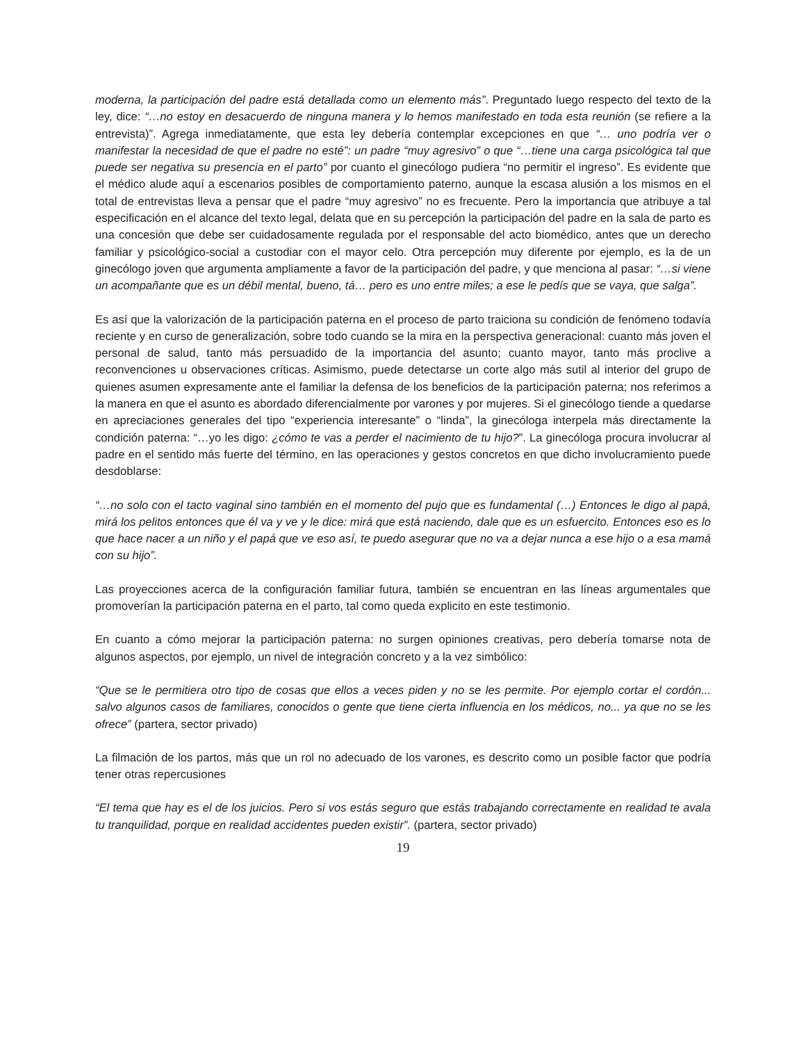moderna, la participación del padre está detallada como un elemento más”. Preguntado luego respecto del texto de la ley, dice: “…no estoy en desacuerdo de ninguna manera y lo hemos manifestado en toda esta reunión (se refiere a la entrevista)”. Agrega inmediatamente, que esta ley debería contemplar excepciones en que “… uno podría ver o manifestar la necesidad de que el padre no esté”: un padre “muy agresivo” o que “…tiene una carga psicológica tal que puede ser negativa su presencia en el parto” por cuanto el ginecólogo pudiera “no permitir el ingreso”. Es evidente que el médico alude aquí a escenarios posibles de comportamiento paterno, aunque la escasa alusión a los mismos en el total de entrevistas lleva a pensar que el padre “muy agresivo” no es frecuente. Pero la importancia que atribuye a tal especificación en el alcance del texto legal, delata que en su percepción la participación del padre en la sala de parto es una concesión que debe ser cuidadosamente regulada por el responsable del acto biomédico, antes que un derecho familiar y psicológico-social a custodiar con el mayor celo. Otra percepción muy diferente por ejemplo, es la de un ginecólogo joven que argumenta ampliamente a favor de la participación del padre, y que menciona al pasar: “…si viene un acompañante que es un débil mental, bueno, tá… pero es uno entre miles; a ese le pedís que se vaya, que salga”.
Es así que la valorización de la participación paterna en el proceso de parto traiciona su condición de fenómeno todavía reciente y en curso de generalización, sobre todo cuando se la mira en la perspectiva generacional: cuanto más joven el personal de salud, tanto más persuadido de la importancia del asunto; cuanto mayor, tanto más proclive a reconvenciones u observaciones críticas. Asimismo, puede detectarse un corte algo más sutil al interior del grupo de quienes asumen expresamente ante el familiar la defensa de los beneficios de la participación paterna; nos referimos a la manera en que el asunto es abordado diferencialmente por varones y por mujeres. Si el ginecólogo tiende a quedarse en apreciaciones generales del tipo “experiencia interesante” o “linda”, la ginecóloga interpela más directamente la condición paterna: “…yo les digo: ¿cómo te vas a perder el nacimiento de tu hijo?”. La ginecóloga procura involucrar al padre en el sentido más fuerte del término, en las operaciones y gestos concretos en que dicho involucramiento puede desdoblarse:
“…no solo con el tacto vaginal sino también en el momento del pujo que es fundamental (…) Entonces le digo al papá, mirá los pelitos entonces que él va y ve y le dice: mirá que está naciendo, dale que es un esfuercito. Entonces eso es lo que hace nacer a un niño y el papá que ve eso así, te puedo asegurar que no va a dejar nunca a ese hijo o a esa mamá con su hijo”.
Las proyecciones acerca de la configuración familiar futura, también se encuentran en las líneas argumentales que promoverían la participación paterna en el parto, tal como queda explicito en este testimonio.
En cuanto a cómo mejorar la participación paterna: no surgen opiniones creativas, pero debería tomarse nota de algunos aspectos, por ejemplo, un nivel de integración concreto y a la vez simbólico:
“Que se le permitiera otro tipo de cosas que ellos a veces piden y no se les permite. Por ejemplo cortar el cordón... salvo algunos casos de familiares, conocidos o gente que tiene cierta influencia en los médicos, no... ya que no se les ofrece” (partera, sector privado)
La filmación de los partos, más que un rol no adecuado de los varones, es descrito como un posible factor que podría tener otras repercusiones
“El tema que hay es el de los juicios. Pero si vos estás seguro que estás trabajando correctamente en realidad te avala tu tranquilidad, porque en realidad accidentes pueden existir”. (partera, sector privado)
19